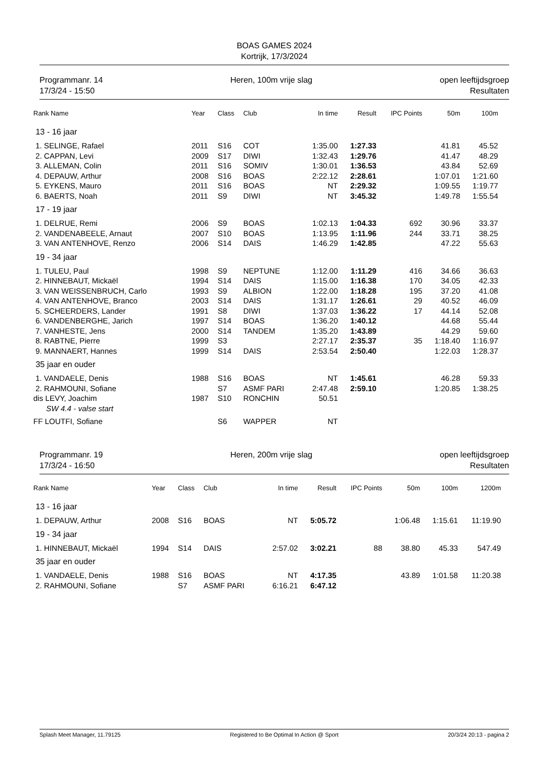BOAS GAMES 2024
Kortrijk, 17/3/2024
Programmanr. 14
17/3/24 - 15:50
Heren, 100m vrije slag open leeftijdsgroep
Resultaten
| Rank Name | Year | Class | Club | In time | Result | IPC Points | 50m | 100m | |
| --- | --- | --- | --- | --- | --- | --- | --- | --- | --- |
| 13 - 16 jaar | | | | | | | | | |
| 1. SELINGE, Rafael | 2011 | S16 | COT | 1:35.00 | 1:27.33 | | 41.81 | 45.52 | |
| 2. CAPPAN, Levi | 2009 | S17 | DIWI | 1:32.43 | 1:29.76 | | 41.47 | 48.29 | |
| 3. ALLEMAN, Colin | 2011 | S16 | SOMIV | 1:30.01 | 1:36.53 | | 43.84 | 52.69 | |
| 4. DEPAUW, Arthur | 2008 | S16 | BOAS | 2:22.12 | 2:28.61 | | 1:07.01 | 1:21.60 | |
| 5. EYKENS, Mauro | 2011 | S16 | BOAS | NT | 2:29.32 | | 1:09.55 | 1:19.77 | |
| 6. BAERTS, Noah | 2011 | S9 | DIWI | NT | 3:45.32 | | 1:49.78 | 1:55.54 | |
| 17 - 19 jaar | | | | | | | | | |
| 1. DELRUE, Remi | 2006 | S9 | BOAS | 1:02.13 | 1:04.33 | 692 | 30.96 | 33.37 | |
| 2. VANDENABEELE, Arnaut | 2007 | S10 | BOAS | 1:13.95 | 1:11.96 | 244 | 33.71 | 38.25 | |
| 3. VAN ANTENHOVE, Renzo | 2006 | S14 | DAIS | 1:46.29 | 1:42.85 | | 47.22 | 55.63 | |
| 19 - 34 jaar | | | | | | | | | |
| 1. TULEU, Paul | 1998 | S9 | NEPTUNE | 1:12.00 | 1:11.29 | 416 | 34.66 | 36.63 | |
| 2. HINNEBAUT, Mickaël | 1994 | S14 | DAIS | 1:15.00 | 1:16.38 | 170 | 34.05 | 42.33 | |
| 3. VAN WEISSENBRUCH, Carlo | 1993 | S9 | ALBION | 1:22.00 | 1:18.28 | 195 | 37.20 | 41.08 | |
| 4. VAN ANTENHOVE, Branco | 2003 | S14 | DAIS | 1:31.17 | 1:26.61 | 29 | 40.52 | 46.09 | |
| 5. SCHEERDERS, Lander | 1991 | S8 | DIWI | 1:37.03 | 1:36.22 | 17 | 44.14 | 52.08 | |
| 6. VANDENBERGHE, Jarich | 1997 | S14 | BOAS | 1:36.20 | 1:40.12 | | 44.68 | 55.44 | |
| 7. VANHESTE, Jens | 2000 | S14 | TANDEM | 1:35.20 | 1:43.89 | | 44.29 | 59.60 | |
| 8. RABTNE, Pierre | 1999 | S3 | | 2:27.17 | 2:35.37 | 35 | 1:18.40 | 1:16.97 | |
| 9. MANNAERT, Hannes | 1999 | S14 | DAIS | 2:53.54 | 2:50.40 | | 1:22.03 | 1:28.37 | |
| 35 jaar en ouder | | | | | | | | | |
| 1. VANDAELE, Denis | 1988 | S16 | BOAS | NT | 1:45.61 | | 46.28 | 59.33 | |
| 2. RAHMOUNI, Sofiane | | S7 | ASMF PARI | 2:47.48 | 2:59.10 | | 1:20.85 | 1:38.25 | |
| dis LEVY, Joachim | 1987 | S10 | RONCHIN | 50.51 | | | | | |
| SW 4.4 - valse start | | | | | | | | | |
| FF LOUTFI, Sofiane | | S6 | WAPPER | NT | | | | | |
Programmanr. 19
17/3/24 - 16:50
Heren, 200m vrije slag open leeftijdsgroep
Resultaten
| Rank Name | Year | Class | Club | In time | Result | IPC Points | 50m | 100m | 1200m |
| --- | --- | --- | --- | --- | --- | --- | --- | --- | --- |
| 13 - 16 jaar | | | | | | | | | |
| 1. DEPAUW, Arthur | 2008 | S16 | BOAS | NT | 5:05.72 | | 1:06.48 | 1:15.61 | 11:19.90 |
| 19 - 34 jaar | | | | | | | | | |
| 1. HINNEBAUT, Mickaël | 1994 | S14 | DAIS | 2:57.02 | 3:02.21 | 88 | 38.80 | 45.33 | 547.49 |
| 35 jaar en ouder | | | | | | | | | |
| 1. VANDAELE, Denis | 1988 | S16 | BOAS | NT | 4:17.35 | | 43.89 | 1:01.58 | 11:20.38 |
| 2. RAHMOUNI, Sofiane | | S7 | ASMF PARI | 6:16.21 | 6:47.12 | | | | |
Splash Meet Manager, 11.79125 Registered to Be Optimal In Action @ Sport 20/3/24 20:13 - pagina 2